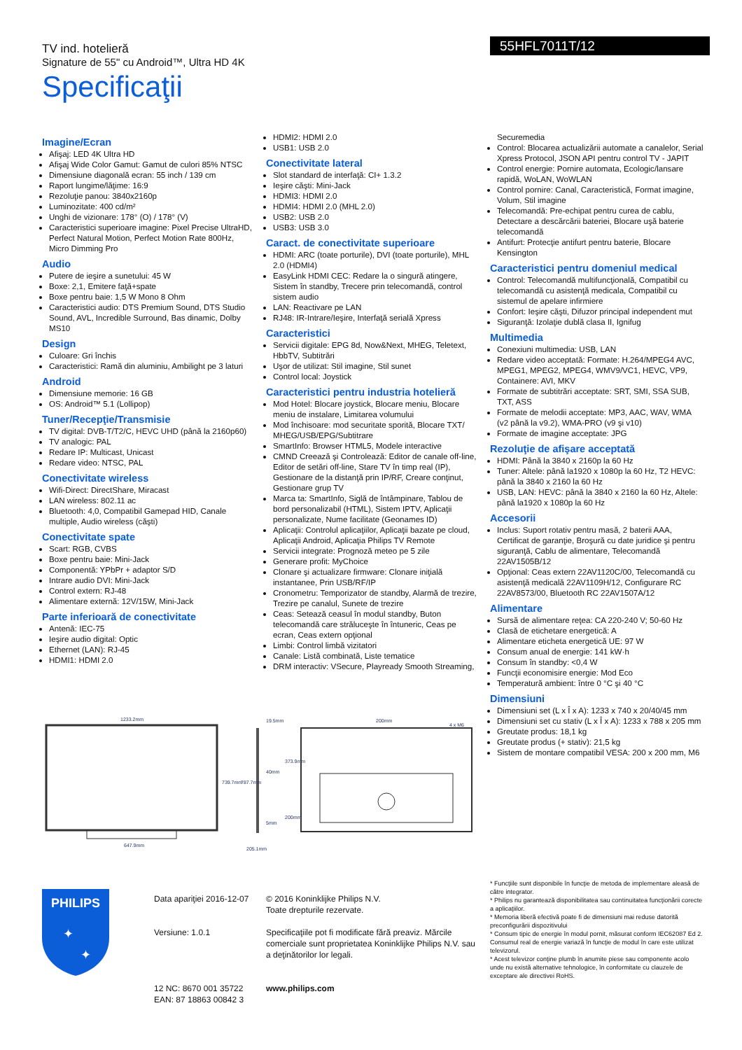TV ind. hotelieră
Signature de 55" cu Android™, Ultra HD 4K
55HFL7011T/12
Specificaţii
Imagine/Ecran
Afişaj: LED 4K Ultra HD
Afişaj Wide Color Gamut: Gamut de culori 85% NTSC
Dimensiune diagonală ecran: 55 inch / 139 cm
Raport lungime/lăţime: 16:9
Rezoluţie panou: 3840x2160p
Luminozitate: 400 cd/m²
Unghi de vizionare: 178° (O) / 178° (V)
Caracteristici superioare imagine: Pixel Precise UltraHD, Perfect Natural Motion, Perfect Motion Rate 800Hz, Micro Dimming Pro
Audio
Putere de ieşire a sunetului: 45 W
Boxe: 2,1, Emitere faţă+spate
Boxe pentru baie: 1,5 W Mono 8 Ohm
Caracteristici audio: DTS Premium Sound, DTS Studio Sound, AVL, Incredible Surround, Bas dinamic, Dolby MS10
Design
Culoare: Gri închis
Caracteristici: Ramă din aluminiu, Ambilight pe 3 laturi
Android
Dimensiune memorie: 16 GB
OS: Android™ 5.1 (Lollipop)
Tuner/Recepţie/Transmisie
TV digital: DVB-T/T2/C, HEVC UHD (până la 2160p60)
TV analogic: PAL
Redare IP: Multicast, Unicast
Redare video: NTSC, PAL
Conectivitate wireless
Wifi-Direct: DirectShare, Miracast
LAN wireless: 802.11 ac
Bluetooth: 4,0, Compatibil Gamepad HID, Canale multiple, Audio wireless (căşti)
Conectivitate spate
Scart: RGB, CVBS
Boxe pentru baie: Mini-Jack
Componentă: YPbPr + adaptor S/D
Intrare audio DVI: Mini-Jack
Control extern: RJ-48
Alimentare externă: 12V/15W, Mini-Jack
Parte inferioară de conectivitate
Antenă: IEC-75
Ieşire audio digital: Optic
Ethernet (LAN): RJ-45
HDMI1: HDMI 2.0
HDMI2: HDMI 2.0
USB1: USB 2.0
Conectivitate lateral
Slot standard de interfaţă: CI+ 1.3.2
Ieşire căşti: Mini-Jack
HDMI3: HDMI 2.0
HDMI4: HDMI 2.0 (MHL 2.0)
USB2: USB 2.0
USB3: USB 3.0
Caract. de conectivitate superioare
HDMI: ARC (toate porturile), DVI (toate porturile), MHL 2.0 (HDMI4)
EasyLink HDMI CEC: Redare la o singură atingere, Sistem în standby, Trecere prin telecomandă, control sistem audio
LAN: Reactivare pe LAN
RJ48: IR-Intrare/Ieşire, Interfaţă serială Xpress
Caracteristici
Servicii digitale: EPG 8d, Now&Next, MHEG, Teletext, HbbTV, Subtitrări
Uşor de utilizat: Stil imagine, Stil sunet
Control local: Joystick
Caracteristici pentru industria hotelieră
Mod Hotel: Blocare joystick, Blocare meniu, Blocare meniu de instalare, Limitarea volumului
Mod închisoare: mod securitate sporită, Blocare TXT/ MHEG/USB/EPG/Subtitrare
SmartInfo: Browser HTML5, Modele interactive
CMND Creează şi Controlează: Editor de canale off-line, Editor de setări off-line, Stare TV în timp real (IP), Gestionare de la distanţă prin IP/RF, Creare conţinut, Gestionare grup TV
Marca ta: SmartInfo, Siglă de întâmpinare, Tablou de bord personalizabil (HTML), Sistem IPTV, Aplicaţii personalizate, Nume facilitate (Geonames ID)
Aplicaţii: Controlul aplicaţiilor, Aplicaţii bazate pe cloud, Aplicaţii Android, Aplicaţia Philips TV Remote
Servicii integrate: Prognoză meteo pe 5 zile
Generare profit: MyChoice
Clonare şi actualizare firmware: Clonare iniţială instantanee, Prin USB/RF/IP
Cronometru: Temporizator de standby, Alarmă de trezire, Trezire pe canalul, Sunete de trezire
Ceas: Setează ceasul în modul standby, Buton telecomandă care străluceşte în întuneric, Ceas pe ecran, Ceas extern opţional
Limbi: Control limbă vizitatori
Canale: Listă combinată, Liste tematice
DRM interactiv: VSecure, Playready Smooth Streaming,
Securemedia
Control: Blocarea actualizării automate a canalelor, Serial Xpress Protocol, JSON API pentru control TV - JAPIT
Control energie: Pornire automata, Ecologic/lansare rapidă, WoLAN, WoWLAN
Control pornire: Canal, Caracteristică, Format imagine, Volum, Stil imagine
Telecomandă: Pre-echipat pentru curea de cablu, Detectare a descărcării bateriei, Blocare uşă baterie telecomandă
Antifurt: Protecţie antifurt pentru baterie, Blocare Kensington
Caracteristici pentru domeniul medical
Control: Telecomandă multifuncţională, Compatibil cu telecomandă cu asistenţă medicala, Compatibil cu sistemul de apelare infirmiere
Confort: Ieşire căşti, Difuzor principal independent mut
Siguranţă: Izolaţie dublă clasa II, Ignifug
Multimedia
Conexiuni multimedia: USB, LAN
Redare video acceptată: Formate: H.264/MPEG4 AVC, MPEG1, MPEG2, MPEG4, WMV9/VC1, HEVC, VP9, Containere: AVI, MKV
Formate de subtitrări acceptate: SRT, SMI, SSA SUB, TXT, ASS
Formate de melodii acceptate: MP3, AAC, WAV, WMA (v2 până la v9.2), WMA-PRO (v9 şi v10)
Formate de imagine acceptate: JPG
Rezoluţie de afişare acceptată
HDMI: Până la 3840 x 2160p la 60 Hz
Tuner: Altele: până la1920 x 1080p la 60 Hz, T2 HEVC: până la 3840 x 2160 la 60 Hz
USB, LAN: HEVC: până la 3840 x 2160 la 60 Hz, Altele: până la1920 x 1080p la 60 Hz
Accesorii
Inclus: Suport rotativ pentru masă, 2 baterii AAA, Certificat de garanţie, Broşură cu date juridice şi pentru siguranţă, Cablu de alimentare, Telecomandă 22AV1505B/12
Opţional: Ceas extern 22AV1120C/00, Telecomandă cu asistenţă medicală 22AV1109H/12, Configurare RC 22AV8573/00, Bluetooth RC 22AV1507A/12
Alimentare
Sursă de alimentare reţea: CA 220-240 V; 50-60 Hz
Clasă de etichetare energetică: A
Alimentare eticheta energetică UE: 97 W
Consum anual de energie: 141 kW·h
Consum în standby: <0,4 W
Funcţii economisire energie: Mod Eco
Temperatură ambient: între 0 °C şi 40 °C
Dimensiuni
Dimensiuni set (L x Î x A): 1233 x 740 x 20/40/45 mm
Dimensiuni set cu stativ (L x Î x A): 1233 x 788 x 205 mm
Greutate produs: 18,1 kg
Greutate produs (+ stativ): 21,5 kg
Sistem de montare compatibil VESA: 200 x 200 mm, M6
1233.2mm
647.9mm
739.7mm
19.5mm
40mm
5mm
787.7mm
205.1mm
373.9mm
200mm
200mm
4 x M6
PHILIPS
✦
✦
Data apariţiei 2016-12-07
Versiune: 1.0.1
12 NC: 8670 001 35722
EAN: 87 18863 00842 3
© 2016 Koninklijke Philips N.V.
Toate drepturile rezervate.
Specificaţiile pot fi modificate fără preaviz. Mărcile comerciale sunt proprietatea Koninklijke Philips N.V. sau a deţinătorilor lor legali.
www.philips.com
* Funcţiile sunt disponibile în funcţie de metoda de implementare aleasă de către integrator.
* Philips nu garantează disponibilitatea sau continuitatea funcţionării corecte a aplicaţiilor.
* Memoria liberă efectivă poate fi de dimensiuni mai reduse datorită preconfigurării dispozitivului
* Consum tipic de energie în modul pornit, măsurat conform IEC62087 Ed 2. Consumul real de energie variază în funcţie de modul în care este utilizat televizorul.
* Acest televizor conţine plumb în anumite piese sau componente acolo unde nu există alternative tehnologice, în conformitate cu clauzele de exceptare ale directivei RoHS.